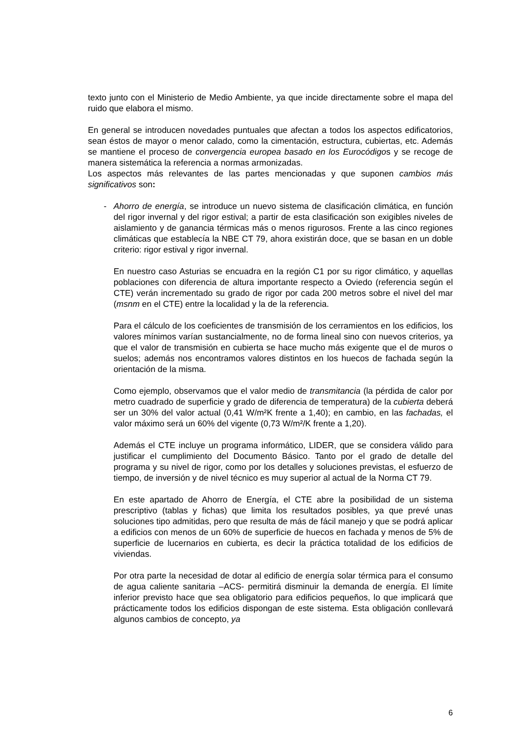texto junto con el Ministerio de Medio Ambiente, ya que incide directamente sobre el mapa del ruido que elabora el mismo.
En general se introducen novedades puntuales que afectan a todos los aspectos edificatorios, sean éstos de mayor o menor calado, como la cimentación, estructura, cubiertas, etc. Además se mantiene el proceso de convergencia europea basado en los Eurocódigos y se recoge de manera sistemática la referencia a normas armonizadas.
Los aspectos más relevantes de las partes mencionadas y que suponen cambios más significativos son:
- Ahorro de energía, se introduce un nuevo sistema de clasificación climática, en función del rigor invernal y del rigor estival; a partir de esta clasificación son exigibles niveles de aislamiento y de ganancia térmicas más o menos rigurosos. Frente a las cinco regiones climáticas que establecía la NBE CT 79, ahora existirán doce, que se basan en un doble criterio: rigor estival y rigor invernal.
En nuestro caso Asturias se encuadra en la región C1 por su rigor climático, y aquellas poblaciones con diferencia de altura importante respecto a Oviedo (referencia según el CTE) verán incrementado su grado de rigor por cada 200 metros sobre el nivel del mar (msnm en el CTE) entre la localidad y la de la referencia.
Para el cálculo de los coeficientes de transmisión de los cerramientos en los edificios, los valores mínimos varían sustancialmente, no de forma lineal sino con nuevos criterios, ya que el valor de transmisión en cubierta se hace mucho más exigente que el de muros o suelos; además nos encontramos valores distintos en los huecos de fachada según la orientación de la misma.
Como ejemplo, observamos que el valor medio de transmitancia (la pérdida de calor por metro cuadrado de superficie y grado de diferencia de temperatura) de la cubierta deberá ser un 30% del valor actual (0,41 W/m²K frente a 1,40); en cambio, en las fachadas, el valor máximo será un 60% del vigente (0,73 W/m²/K frente a 1,20).
Además el CTE incluye un programa informático, LIDER, que se considera válido para justificar el cumplimiento del Documento Básico. Tanto por el grado de detalle del programa y su nivel de rigor, como por los detalles y soluciones previstas, el esfuerzo de tiempo, de inversión y de nivel técnico es muy superior al actual de la Norma CT 79.
En este apartado de Ahorro de Energía, el CTE abre la posibilidad de un sistema prescriptivo (tablas y fichas) que limita los resultados posibles, ya que prevé unas soluciones tipo admitidas, pero que resulta de más de fácil manejo y que se podrá aplicar a edificios con menos de un 60% de superficie de huecos en fachada y menos de 5% de superficie de lucernarios en cubierta, es decir la práctica totalidad de los edificios de viviendas.
Por otra parte la necesidad de dotar al edificio de energía solar térmica para el consumo de agua caliente sanitaria –ACS- permitirá disminuir la demanda de energía. El límite inferior previsto hace que sea obligatorio para edificios pequeños, lo que implicará que prácticamente todos los edificios dispongan de este sistema. Esta obligación conllevará algunos cambios de concepto, ya
6